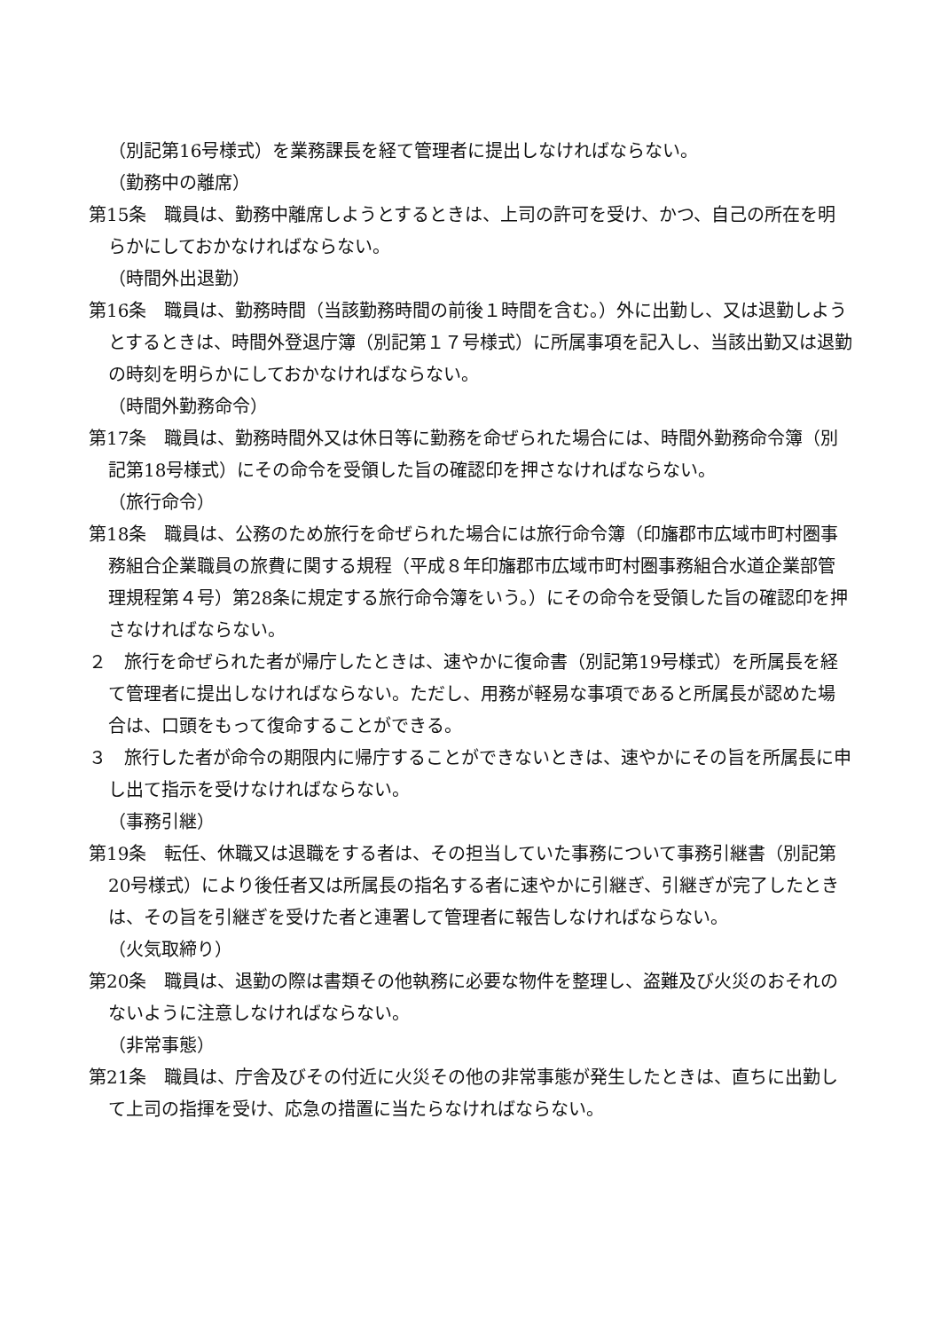（別記第16号様式）を業務課長を経て管理者に提出しなければならない。
（勤務中の離席）
第15条　職員は、勤務中離席しようとするときは、上司の許可を受け、かつ、自己の所在を明らかにしておかなければならない。
（時間外出退勤）
第16条　職員は、勤務時間（当該勤務時間の前後１時間を含む。）外に出勤し、又は退勤しようとするときは、時間外登退庁簿（別記第１７号様式）に所属事項を記入し、当該出勤又は退勤の時刻を明らかにしておかなければならない。
（時間外勤務命令）
第17条　職員は、勤務時間外又は休日等に勤務を命ぜられた場合には、時間外勤務命令簿（別記第18号様式）にその命令を受領した旨の確認印を押さなければならない。
（旅行命令）
第18条　職員は、公務のため旅行を命ぜられた場合には旅行命令簿（印旛郡市広域市町村圏事務組合企業職員の旅費に関する規程（平成８年印旛郡市広域市町村圏事務組合水道企業部管理規程第４号）第28条に規定する旅行命令簿をいう。）にその命令を受領した旨の確認印を押さなければならない。
２　旅行を命ぜられた者が帰庁したときは、速やかに復命書（別記第19号様式）を所属長を経て管理者に提出しなければならない。ただし、用務が軽易な事項であると所属長が認めた場合は、口頭をもって復命することができる。
３　旅行した者が命令の期限内に帰庁することができないときは、速やかにその旨を所属長に申し出て指示を受けなければならない。
（事務引継）
第19条　転任、休職又は退職をする者は、その担当していた事務について事務引継書（別記第20号様式）により後任者又は所属長の指名する者に速やかに引継ぎ、引継ぎが完了したときは、その旨を引継ぎを受けた者と連署して管理者に報告しなければならない。
（火気取締り）
第20条　職員は、退勤の際は書類その他執務に必要な物件を整理し、盗難及び火災のおそれのないように注意しなければならない。
（非常事態）
第21条　職員は、庁舎及びその付近に火災その他の非常事態が発生したときは、直ちに出勤して上司の指揮を受け、応急の措置に当たらなければならない。